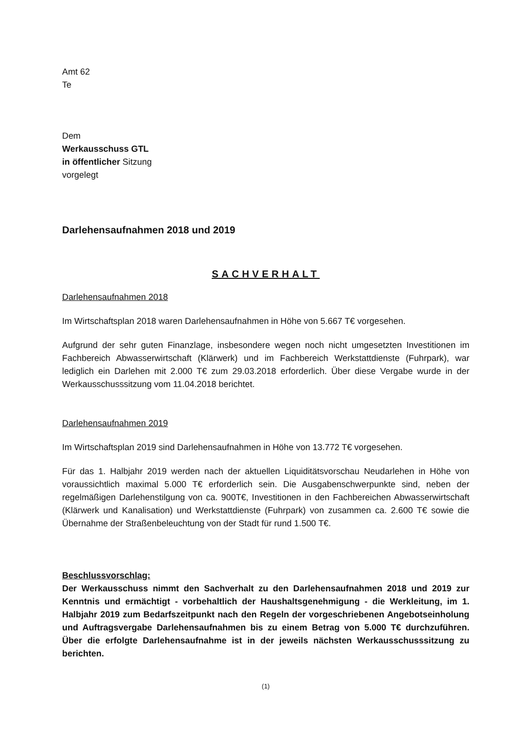Amt 62
Te
Dem
Werkausschuss GTL
in öffentlicher Sitzung
vorgelegt
Darlehensaufnahmen 2018 und 2019
SACHVERHALT
Darlehensaufnahmen 2018
Im Wirtschaftsplan 2018 waren Darlehensaufnahmen in Höhe von 5.667 T€ vorgesehen.
Aufgrund der sehr guten Finanzlage, insbesondere wegen noch nicht umgesetzten Investitionen im Fachbereich Abwasserwirtschaft (Klärwerk) und im Fachbereich Werkstattdienste (Fuhrpark), war lediglich ein Darlehen mit 2.000 T€ zum 29.03.2018 erforderlich. Über diese Vergabe wurde in der Werkausschusssitzung vom 11.04.2018 berichtet.
Darlehensaufnahmen 2019
Im Wirtschaftsplan 2019 sind Darlehensaufnahmen in Höhe von 13.772 T€ vorgesehen.
Für das 1. Halbjahr 2019 werden nach der aktuellen Liquiditätsvorschau Neudarlehen in Höhe von voraussichtlich maximal 5.000 T€ erforderlich sein. Die Ausgabenschwerpunkte sind, neben der regelmäßigen Darlehenstilgung von ca. 900T€, Investitionen in den Fachbereichen Abwasserwirtschaft (Klärwerk und Kanalisation) und Werkstattdienste (Fuhrpark) von zusammen ca. 2.600 T€ sowie die Übernahme der Straßenbeleuchtung von der Stadt für rund 1.500 T€.
Beschlussvorschlag:
Der Werkausschuss nimmt den Sachverhalt zu den Darlehensaufnahmen 2018 und 2019 zur Kenntnis und ermächtigt - vorbehaltlich der Haushaltsgenehmigung - die Werkleitung, im 1. Halbjahr 2019 zum Bedarfszeitpunkt nach den Regeln der vorgeschriebenen Angebotseinholung und Auftragsvergabe Darlehensaufnahmen bis zu einem Betrag von 5.000 T€ durchzuführen. Über die erfolgte Darlehensaufnahme ist in der jeweils nächsten Werkausschusssitzung zu berichten.
(1)